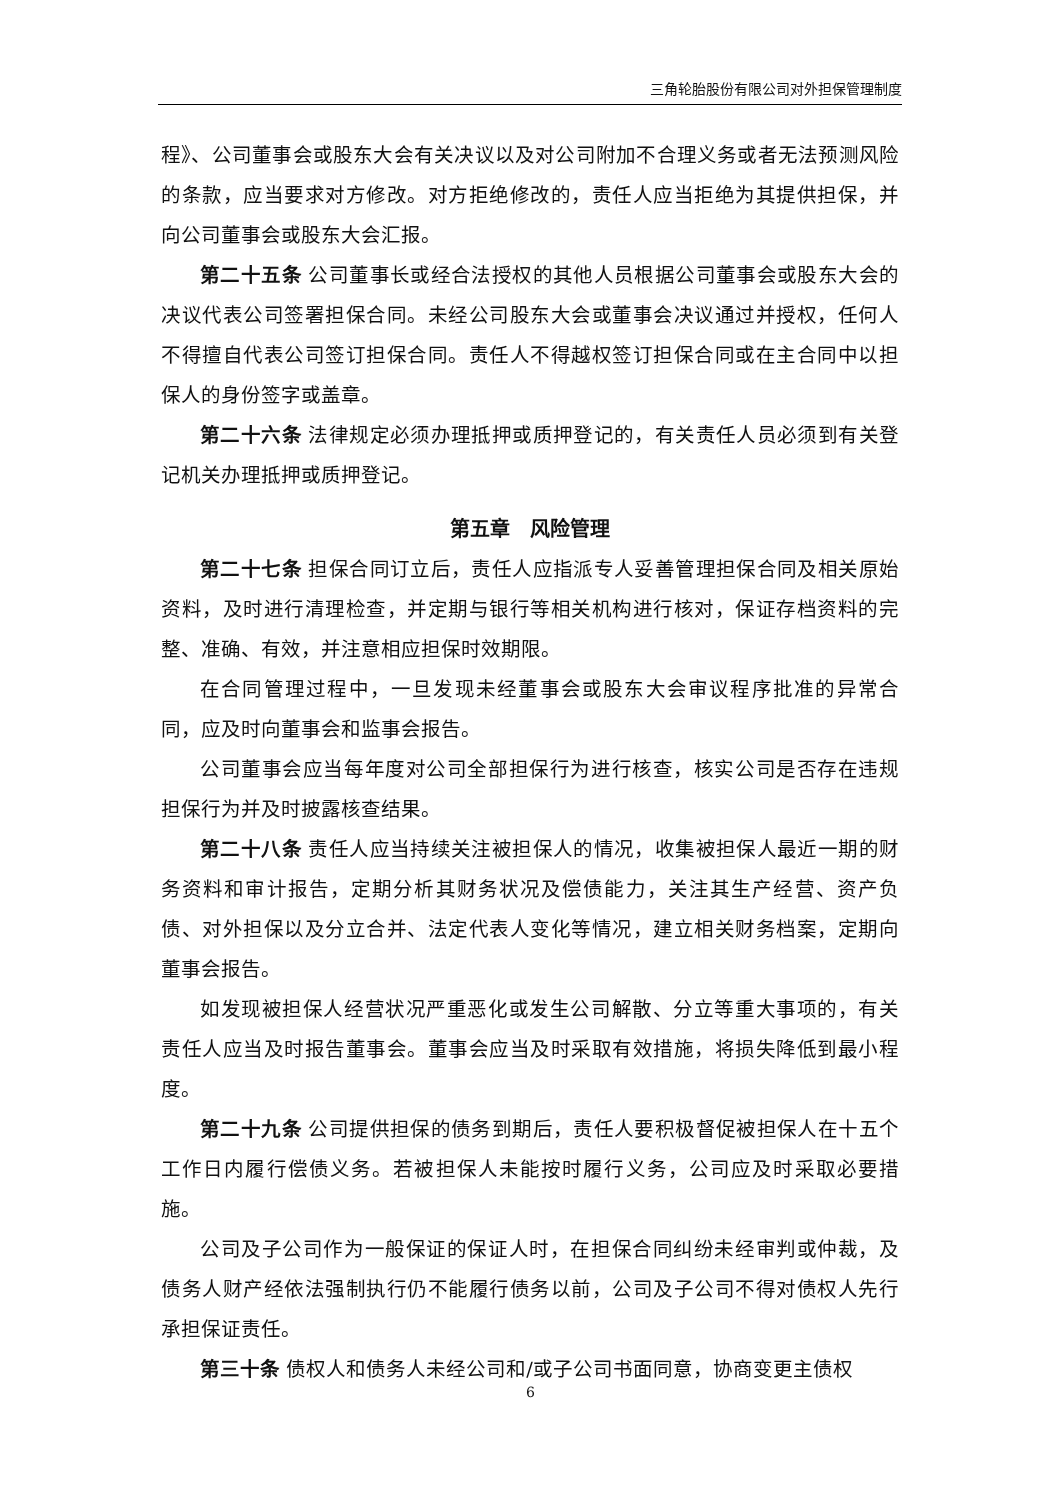三角轮胎股份有限公司对外担保管理制度
程》、公司董事会或股东大会有关决议以及对公司附加不合理义务或者无法预测风险的条款，应当要求对方修改。对方拒绝修改的，责任人应当拒绝为其提供担保，并向公司董事会或股东大会汇报。
第二十五条 公司董事长或经合法授权的其他人员根据公司董事会或股东大会的决议代表公司签署担保合同。未经公司股东大会或董事会决议通过并授权，任何人不得擅自代表公司签订担保合同。责任人不得越权签订担保合同或在主合同中以担保人的身份签字或盖章。
第二十六条 法律规定必须办理抵押或质押登记的，有关责任人员必须到有关登记机关办理抵押或质押登记。
第五章　风险管理
第二十七条 担保合同订立后，责任人应指派专人妥善管理担保合同及相关原始资料，及时进行清理检查，并定期与银行等相关机构进行核对，保证存档资料的完整、准确、有效，并注意相应担保时效期限。
在合同管理过程中，一旦发现未经董事会或股东大会审议程序批准的异常合同，应及时向董事会和监事会报告。
公司董事会应当每年度对公司全部担保行为进行核查，核实公司是否存在违规担保行为并及时披露核查结果。
第二十八条 责任人应当持续关注被担保人的情况，收集被担保人最近一期的财务资料和审计报告，定期分析其财务状况及偿债能力，关注其生产经营、资产负债、对外担保以及分立合并、法定代表人变化等情况，建立相关财务档案，定期向董事会报告。
如发现被担保人经营状况严重恶化或发生公司解散、分立等重大事项的，有关责任人应当及时报告董事会。董事会应当及时采取有效措施，将损失降低到最小程度。
第二十九条 公司提供担保的债务到期后，责任人要积极督促被担保人在十五个工作日内履行偿债义务。若被担保人未能按时履行义务，公司应及时采取必要措施。
公司及子公司作为一般保证的保证人时，在担保合同纠纷未经审判或仲裁，及债务人财产经依法强制执行仍不能履行债务以前，公司及子公司不得对债权人先行承担保证责任。
第三十条 债权人和债务人未经公司和/或子公司书面同意，协商变更主债权
6